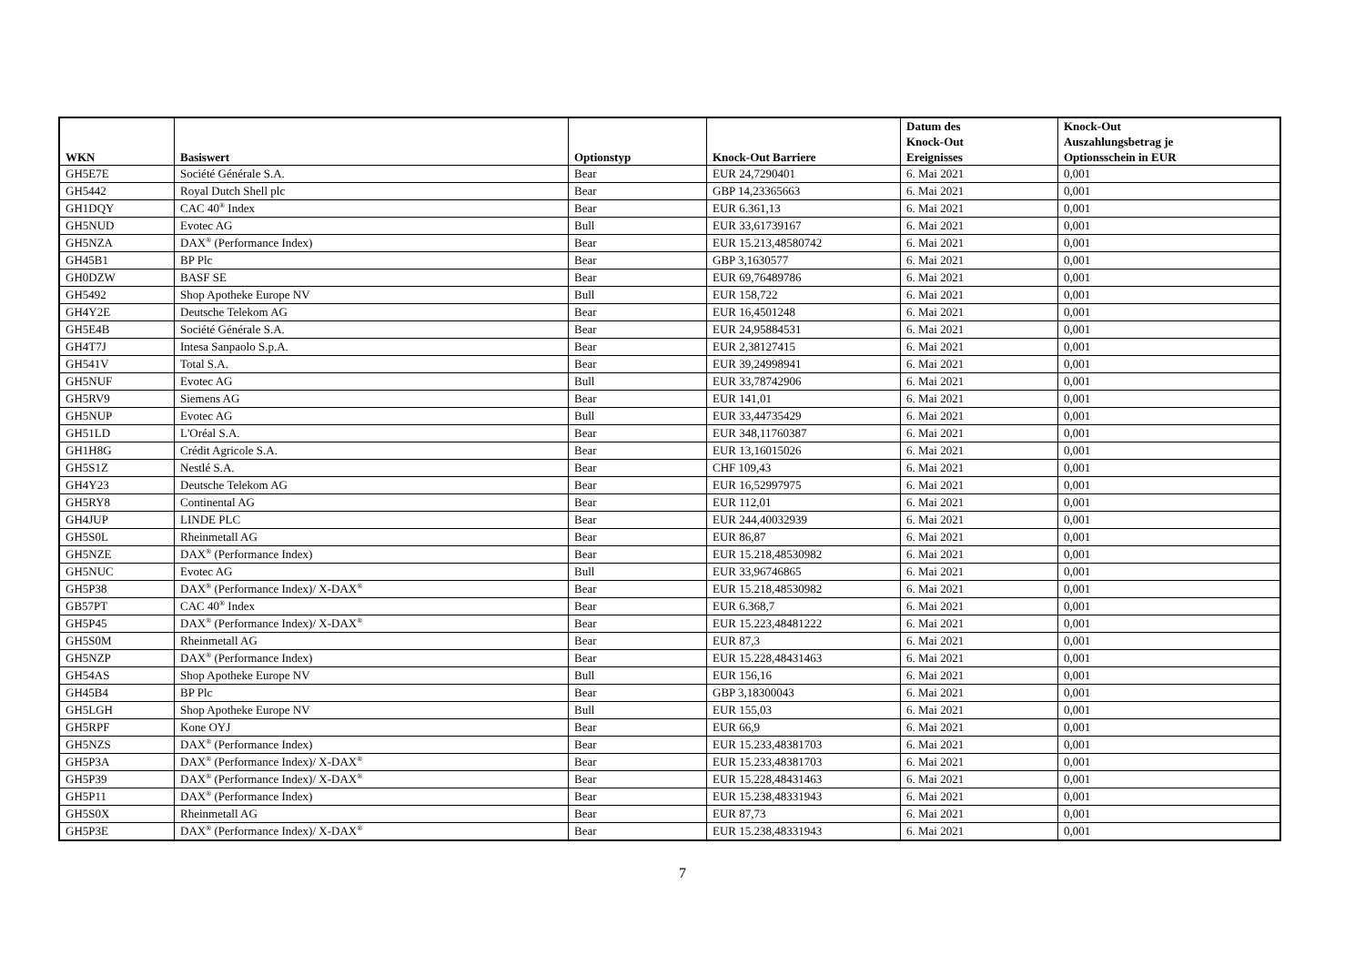| WKN | Basiswert | Optionstyp | Knock-Out Barriere | Datum des Knock-Out Ereignisses | Knock-Out Auszahlungsbetrag je Optionsschein in EUR |
| --- | --- | --- | --- | --- | --- |
| GH5E7E | Société Générale S.A. | Bear | EUR 24,7290401 | 6. Mai 2021 | 0,001 |
| GH5442 | Royal Dutch Shell plc | Bear | GBP 14,23365663 | 6. Mai 2021 | 0,001 |
| GH1DQY | CAC 40<sup>®</sup> Index | Bear | EUR 6.361,13 | 6. Mai 2021 | 0,001 |
| GH5NUD | Evotec AG | Bull | EUR 33,61739167 | 6. Mai 2021 | 0,001 |
| GH5NZA | DAX<sup>®</sup> (Performance Index) | Bear | EUR 15.213,48580742 | 6. Mai 2021 | 0,001 |
| GH45B1 | BP Plc | Bear | GBP 3,1630577 | 6. Mai 2021 | 0,001 |
| GH0DZW | BASF SE | Bear | EUR 69,76489786 | 6. Mai 2021 | 0,001 |
| GH5492 | Shop Apotheke Europe NV | Bull | EUR 158,722 | 6. Mai 2021 | 0,001 |
| GH4Y2E | Deutsche Telekom AG | Bear | EUR 16,4501248 | 6. Mai 2021 | 0,001 |
| GH5E4B | Société Générale S.A. | Bear | EUR 24,95884531 | 6. Mai 2021 | 0,001 |
| GH4T7J | Intesa Sanpaolo S.p.A. | Bear | EUR 2,38127415 | 6. Mai 2021 | 0,001 |
| GH541V | Total S.A. | Bear | EUR 39,24998941 | 6. Mai 2021 | 0,001 |
| GH5NUF | Evotec AG | Bull | EUR 33,78742906 | 6. Mai 2021 | 0,001 |
| GH5RV9 | Siemens AG | Bear | EUR 141,01 | 6. Mai 2021 | 0,001 |
| GH5NUP | Evotec AG | Bull | EUR 33,44735429 | 6. Mai 2021 | 0,001 |
| GH51LD | L'Oréal S.A. | Bear | EUR 348,11760387 | 6. Mai 2021 | 0,001 |
| GH1H8G | Crédit Agricole S.A. | Bear | EUR 13,16015026 | 6. Mai 2021 | 0,001 |
| GH5S1Z | Nestlé S.A. | Bear | CHF 109,43 | 6. Mai 2021 | 0,001 |
| GH4Y23 | Deutsche Telekom AG | Bear | EUR 16,52997975 | 6. Mai 2021 | 0,001 |
| GH5RY8 | Continental AG | Bear | EUR 112,01 | 6. Mai 2021 | 0,001 |
| GH4JUP | LINDE PLC | Bear | EUR 244,40032939 | 6. Mai 2021 | 0,001 |
| GH5S0L | Rheinmetall AG | Bear | EUR 86,87 | 6. Mai 2021 | 0,001 |
| GH5NZE | DAX<sup>®</sup> (Performance Index) | Bear | EUR 15.218,48530982 | 6. Mai 2021 | 0,001 |
| GH5NUC | Evotec AG | Bull | EUR 33,96746865 | 6. Mai 2021 | 0,001 |
| GH5P38 | DAX<sup>®</sup> (Performance Index)/ X-DAX<sup>®</sup> | Bear | EUR 15.218,48530982 | 6. Mai 2021 | 0,001 |
| GB57PT | CAC 40<sup>®</sup> Index | Bear | EUR 6.368,7 | 6. Mai 2021 | 0,001 |
| GH5P45 | DAX<sup>®</sup> (Performance Index)/ X-DAX<sup>®</sup> | Bear | EUR 15.223,48481222 | 6. Mai 2021 | 0,001 |
| GH5S0M | Rheinmetall AG | Bear | EUR 87,3 | 6. Mai 2021 | 0,001 |
| GH5NZP | DAX<sup>®</sup> (Performance Index) | Bear | EUR 15.228,48431463 | 6. Mai 2021 | 0,001 |
| GH54AS | Shop Apotheke Europe NV | Bull | EUR 156,16 | 6. Mai 2021 | 0,001 |
| GH45B4 | BP Plc | Bear | GBP 3,18300043 | 6. Mai 2021 | 0,001 |
| GH5LGH | Shop Apotheke Europe NV | Bull | EUR 155,03 | 6. Mai 2021 | 0,001 |
| GH5RPF | Kone OYJ | Bear | EUR 66,9 | 6. Mai 2021 | 0,001 |
| GH5NZS | DAX<sup>®</sup> (Performance Index) | Bear | EUR 15.233,48381703 | 6. Mai 2021 | 0,001 |
| GH5P3A | DAX<sup>®</sup> (Performance Index)/ X-DAX<sup>®</sup> | Bear | EUR 15.233,48381703 | 6. Mai 2021 | 0,001 |
| GH5P39 | DAX<sup>®</sup> (Performance Index)/ X-DAX<sup>®</sup> | Bear | EUR 15.228,48431463 | 6. Mai 2021 | 0,001 |
| GH5P11 | DAX<sup>®</sup> (Performance Index) | Bear | EUR 15.238,48331943 | 6. Mai 2021 | 0,001 |
| GH5S0X | Rheinmetall AG | Bear | EUR 87,73 | 6. Mai 2021 | 0,001 |
| GH5P3E | DAX<sup>®</sup> (Performance Index)/ X-DAX<sup>®</sup> | Bear | EUR 15.238,48331943 | 6. Mai 2021 | 0,001 |
7